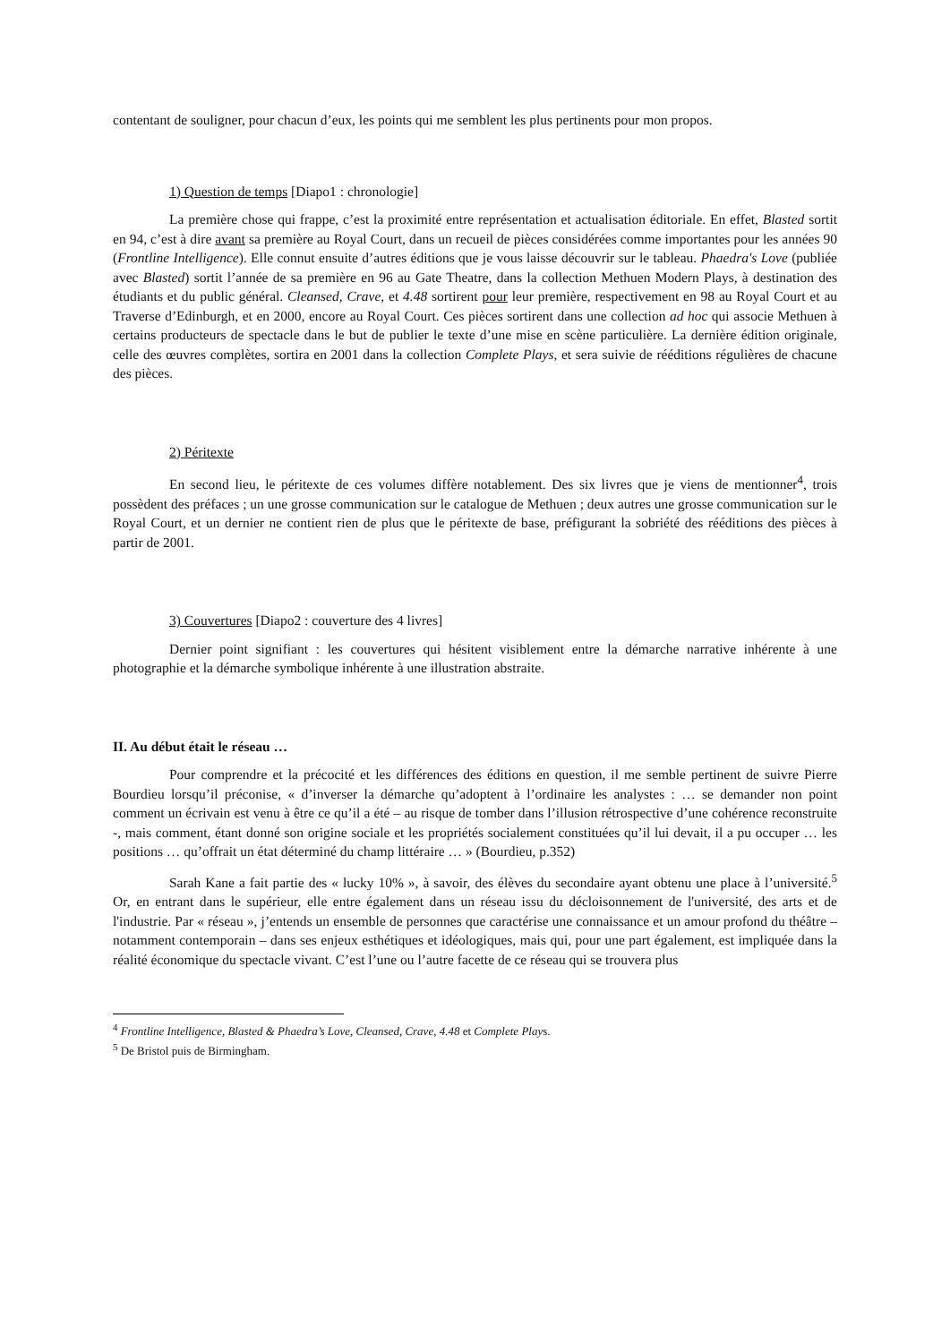contentant de souligner, pour chacun d’eux, les points qui me semblent les plus pertinents pour mon propos.
1) Question de temps [Diapo1 : chronologie]
La première chose qui frappe, c’est la proximité entre représentation et actualisation éditoriale. En effet, Blasted sortit en 94, c’est à dire avant sa première au Royal Court, dans un recueil de pièces considérées comme importantes pour les années 90 (Frontline Intelligence). Elle connut ensuite d’autres éditions que je vous laisse découvrir sur le tableau. Phaedra's Love (publiée avec Blasted) sortit l’année de sa première en 96 au Gate Theatre, dans la collection Methuen Modern Plays, à destination des étudiants et du public général. Cleansed, Crave, et 4.48 sortirent pour leur première, respectivement en 98 au Royal Court et au Traverse d’Edinburgh, et en 2000, encore au Royal Court. Ces pièces sortirent dans une collection ad hoc qui associe Methuen à certains producteurs de spectacle dans le but de publier le texte d’une mise en scène particulière. La dernière édition originale, celle des œuvres complètes, sortira en 2001 dans la collection Complete Plays, et sera suivie de rééditions régulières de chacune des pièces.
2) Péritexte
En second lieu, le péritexte de ces volumes diffère notablement. Des six livres que je viens de mentionner<sup>4</sup>, trois possèdent des préfaces ; un une grosse communication sur le catalogue de Methuen ; deux autres une grosse communication sur le Royal Court, et un dernier ne contient rien de plus que le péritexte de base, préfigurant la sobriété des rééditions des pièces à partir de 2001.
3) Couvertures [Diapo2 : couverture des 4 livres]
Dernier point signifiant : les couvertures qui hésitent visiblement entre la démarche narrative inhérente à une photographie et la démarche symbolique inhérente à une illustration abstraite.
II. Au début était le réseau …
Pour comprendre et la précocité et les différences des éditions en question, il me semble pertinent de suivre Pierre Bourdieu lorsqu’il préconise, « d’inverser la démarche qu’adoptent à l’ordinaire les analystes : … se demander non point comment un écrivain est venu à être ce qu’il a été – au risque de tomber dans l’illusion rétrospective d’une cohérence reconstruite -, mais comment, étant donné son origine sociale et les propriétés socialement constituées qu’il lui devait, il a pu occuper … les positions … qu’offrait un état déterminé du champ littéraire … » (Bourdieu, p.352)
Sarah Kane a fait partie des « lucky 10% », à savoir, des élèves du secondaire ayant obtenu une place à l’université.<sup>5</sup> Or, en entrant dans le supérieur, elle entre également dans un réseau issu du décloisonnement de l'université, des arts et de l'industrie. Par « réseau », j’entends un ensemble de personnes que caractérise une connaissance et un amour profond du théâtre – notamment contemporain – dans ses enjeux esthétiques et idéologiques, mais qui, pour une part également, est impliquée dans la réalité économique du spectacle vivant. C’est l’une ou l’autre facette de ce réseau qui se trouvera plus
<sup>4</sup> Frontline Intelligence, Blasted & Phaedra’s Love, Cleansed, Crave, 4.48 et Complete Plays.
<sup>5</sup> De Bristol puis de Birmingham.